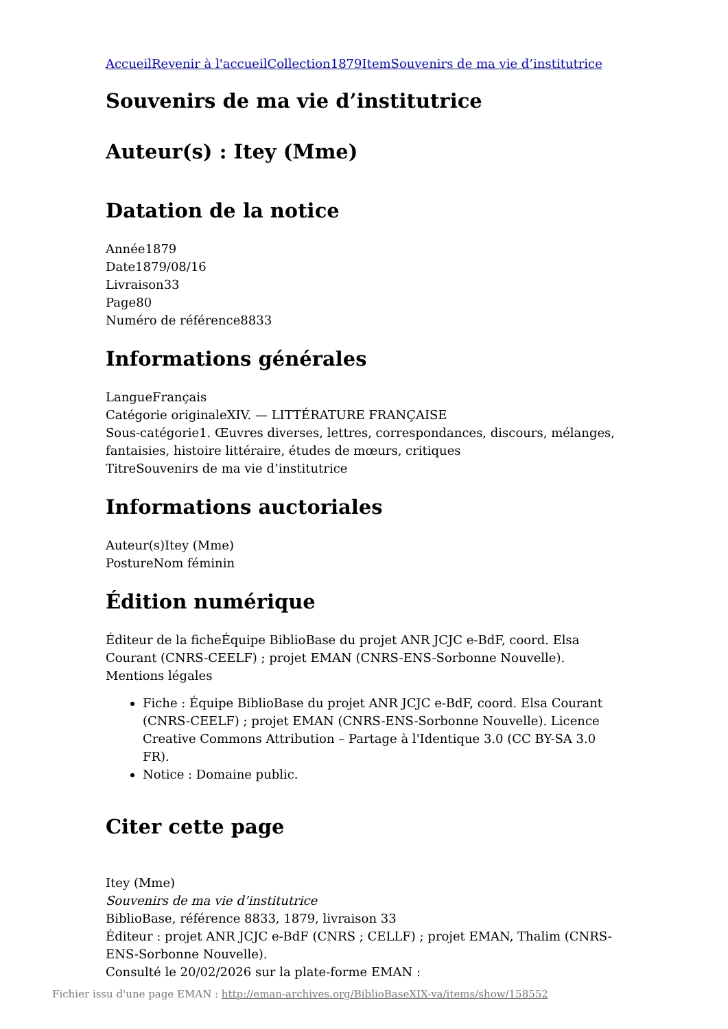Accueil Revenir à l'accueil Collection 1879 Item Souvenirs de ma vie d’institutrice
Souvenirs de ma vie d’institutrice
Auteur(s) : Itey (Mme)
Datation de la notice
Année1879
Date1879/08/16
Livraison33
Page80
Numéro de référence8833
Informations générales
LangueFrançais
Catégorie originaleXIV. — LITTÉRATURE FRANÇAISE
Sous-catégorie1. Œuvres diverses, lettres, correspondances, discours, mélanges, fantaisies, histoire littéraire, études de mœurs, critiques
TitreSouvenirs de ma vie d’institutrice
Informations auctoriales
Auteur(s)Itey (Mme)
PostureNom féminin
Édition numérique
Éditeur de la ficheÉquipe BiblioBase du projet ANR JCJC e-BdF, coord. Elsa Courant (CNRS-CEELF) ; projet EMAN (CNRS-ENS-Sorbonne Nouvelle).
Mentions légales
Fiche : Équipe BiblioBase du projet ANR JCJC e-BdF, coord. Elsa Courant (CNRS-CEELF) ; projet EMAN (CNRS-ENS-Sorbonne Nouvelle). Licence Creative Commons Attribution – Partage à l'Identique 3.0 (CC BY-SA 3.0 FR).
Notice : Domaine public.
Citer cette page
Itey (Mme)
Souvenirs de ma vie d’institutrice
BiblioBase, référence 8833, 1879, livraison 33
Éditeur : projet ANR JCJC e-BdF (CNRS ; CELLF) ; projet EMAN, Thalim (CNRS-ENS-Sorbonne Nouvelle).
Consulté le 20/02/2026 sur la plate-forme EMAN :
Fichier issu d'une page EMAN : http://eman-archives.org/BiblioBaseXIX-va/items/show/158552